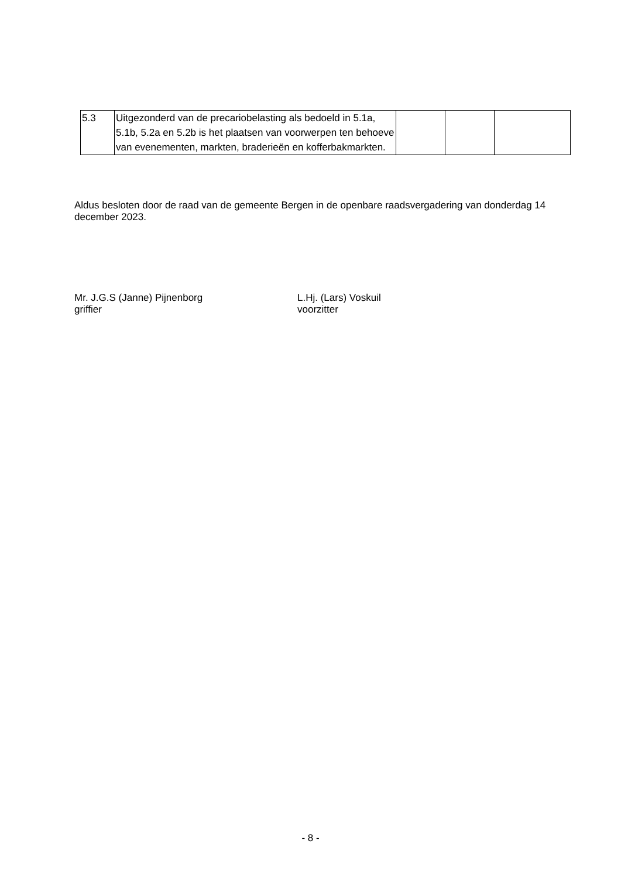| 5.3 | Uitgezonderd van de precariobelasting als bedoeld in 5.1a, 5.1b, 5.2a en 5.2b is het plaatsen van voorwerpen ten behoeve van evenementen, markten, braderieën en kofferbakmarkten. | | | |
Aldus besloten door de raad van de gemeente Bergen in de openbare raadsvergadering van donderdag 14 december 2023.
Mr. J.G.S (Janne) Pijnenborg
griffier
L.Hj. (Lars) Voskuil
voorzitter
- 8 -